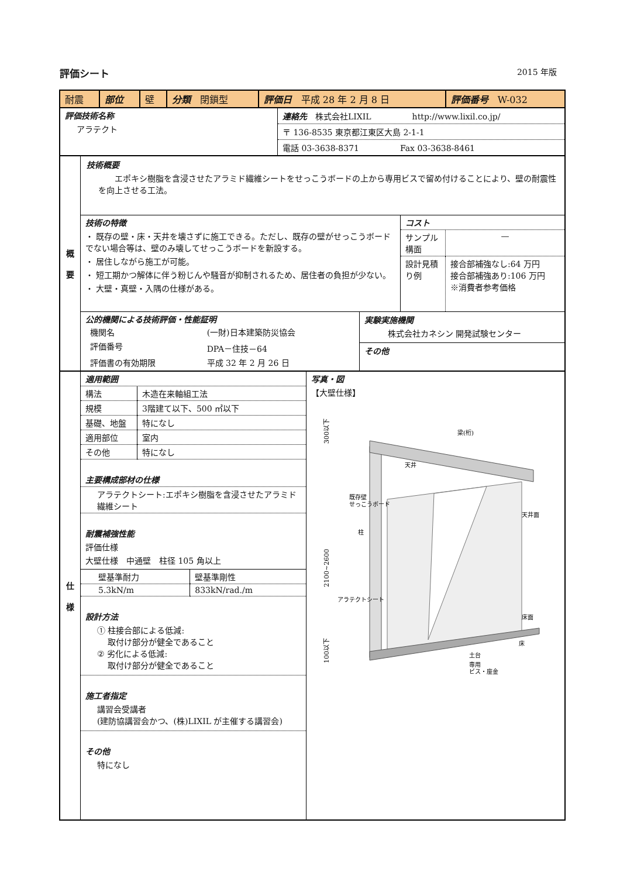評価シート 2015 年版
| 耐震 | 部位 | 壁 | 分類 閉鎖型 | 評価日 平成 28 年 2 月 8 日 | 評価番号 W-032 |
| 評価技術名称 アラテクト | 連絡先 株式会社LIXIL http://www.lixil.co.jp/ 〒 136-8535 東京都江東区大島 2-1-1 電話 03-3638-8371 Fax 03-3638-8461 |
| 概 要 | 技術概要 エポキシ樹脂を含浸させたアラミド繊維シートをせっこうボードの上から専用ビスで留め付けることにより、壁の耐震性を向上させる工法。 / 技術の特徴 ・ 既存の壁・床・天井を壊さずに施工できる。ただし、既存の壁がせっこうボードでない場合等は、壁のみ壊してせっこうボードを新設する。 ・ 居住しながら施工が可能。 ・ 短工期かつ解体に伴う粉じんや騒音が抑制されるため、居住者の負担が少ない。 ・ 大壁・真壁・入隅の仕様がある。 / コスト / サンプル構面 / — / / 設計見積り例 / 接合部補強なし:64 万円 接合部補強あり:106 万円 ※消費者参考価格 / / / 公的機関による技術評価・性能証明 / 機関名 / (一財)日本建築防災協会 / / 評価番号 / DPA－住技－64 / / 評価書の有効期限 / 平成 32 年 2 月 26 日 / / 実験実施機関 株式会社カネシン 開発試験センター その他 / |
| 仕 様 | 適用範囲 / 構法 / 木造在来軸組工法 / / 規模 / 3階建て以下、500 ㎡以下 / / 基礎、地盤 / 特になし / / 適用部位 / 室内 / / その他 / 特になし / 主要構成部材の仕様 アラテクトシート:エポキシ樹脂を含浸させたアラミド繊維シート 耐震補強性能 評価仕様 大壁仕様 中通壁 柱径 105 角以上 / 壁基準耐力 / 壁基準剛性 / / 5.3kN/m / 833kN/rad./m / 設計方法 ① 柱接合部による低減: 取付け部分が健全であること ② 劣化による低減: 取付け部分が健全であること 施工者指定 講習会受講者 (建防協講習会かつ、(株)LIXIL が主催する講習会) その他 特になし | 写真・図 【大壁仕様】 300以下 2100~2600 100以下 梁(桁) 天井 既存壁 せっこうボード 柱 天井面 アラテクトシート 床面 床 土台 専用 ビス・座金 |